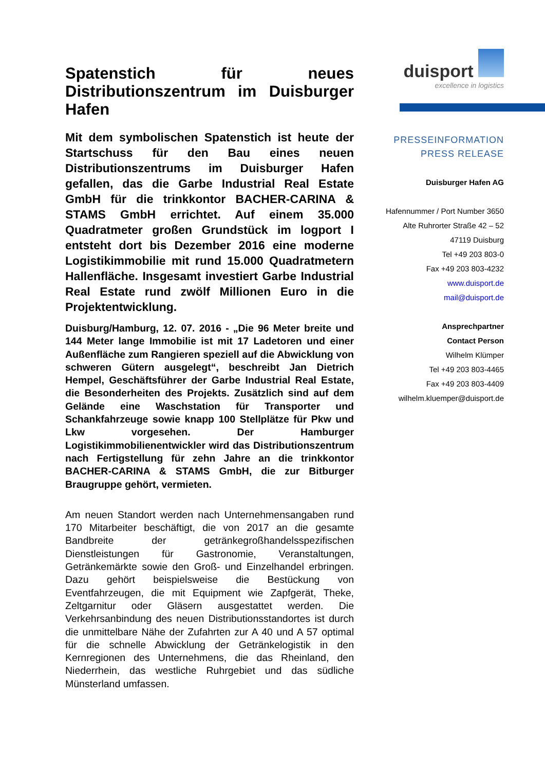Spatenstich für neues Distributionszentrum im Duisburger Hafen
Mit dem symbolischen Spatenstich ist heute der Startschuss für den Bau eines neuen Distributionszentrums im Duisburger Hafen gefallen, das die Garbe Industrial Real Estate GmbH für die trinkkontor BACHER-CARINA & STAMS GmbH errichtet. Auf einem 35.000 Quadratmeter großen Grundstück im logport I entsteht dort bis Dezember 2016 eine moderne Logistikimmobilie mit rund 15.000 Quadratmetern Hallenfläche. Insgesamt investiert Garbe Industrial Real Estate rund zwölf Millionen Euro in die Projektentwicklung.
Duisburg/Hamburg, 12. 07. 2016 - „Die 96 Meter breite und 144 Meter lange Immobilie ist mit 17 Ladetoren und einer Außenfläche zum Rangieren speziell auf die Abwicklung von schweren Gütern ausgelegt“, beschreibt Jan Dietrich Hempel, Geschäftsführer der Garbe Industrial Real Estate, die Besonderheiten des Projekts. Zusätzlich sind auf dem Gelände eine Waschstation für Transporter und Schankfahrzeuge sowie knapp 100 Stellplätze für Pkw und Lkw vorgesehen. Der Hamburger Logistikimmobilienentwickler wird das Distributionszentrum nach Fertigstellung für zehn Jahre an die trinkkontor BACHER-CARINA & STAMS GmbH, die zur Bitburger Braugruppe gehört, vermieten.
Am neuen Standort werden nach Unternehmensangaben rund 170 Mitarbeiter beschäftigt, die von 2017 an die gesamte Bandbreite der getränkegroßhandelsspezifischen Dienstleistungen für Gastronomie, Veranstaltungen, Getränkemärkte sowie den Groß- und Einzelhandel erbringen. Dazu gehört beispielsweise die Bestückung von Eventfahrzeugen, die mit Equipment wie Zapfgerät, Theke, Zeltgarnitur oder Gläsern ausgestattet werden. Die Verkehrsanbindung des neuen Distributionsstandortes ist durch die unmittelbare Nähe der Zufahrten zur A 40 und A 57 optimal für die schnelle Abwicklung der Getränkelogistik in den Kernregionen des Unternehmens, die das Rheinland, den Niederrhein, das westliche Ruhrgebiet und das südliche Münsterland umfassen.
duisport
excellence in logistics
PRESSEINFORMATION
PRESS RELEASE
Duisburger Hafen AG
Hafennummer / Port Number 3650
Alte Ruhrorter Straße 42 – 52
47119 Duisburg
Tel +49 203 803-0
Fax +49 203 803-4232
www.duisport.de
mail@duisport.de
Ansprechpartner
Contact Person
Wilhelm Klümper
Tel +49 203 803-4465
Fax +49 203 803-4409
wilhelm.kluemper@duisport.de